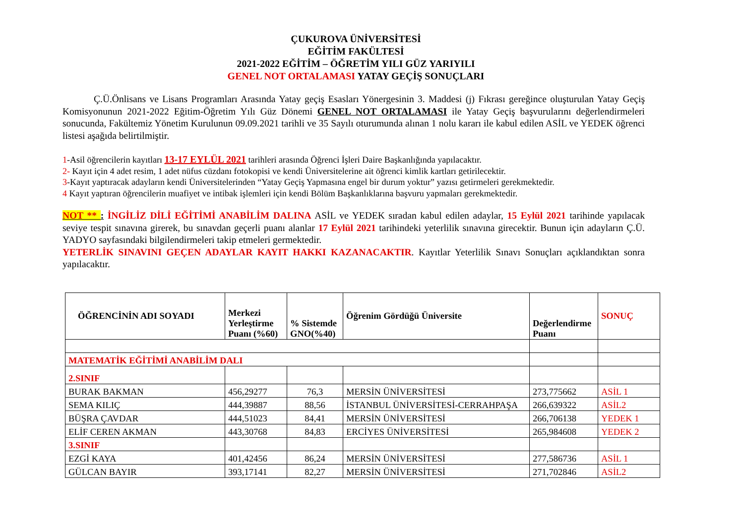ÇUKUROVA ÜNİVERSİTESİ
EĞİTİM FAKÜLTESİ
2021-2022 EĞİTİM – ÖĞRETİM YILI GÜZ YARIYILI
GENEL NOT ORTALAMASI YATAY GEÇİŞ SONUÇLARI
Ç.Ü.Önlisans ve Lisans Programları Arasında Yatay geçiş Esasları Yönergesinin 3. Maddesi (j) Fıkrası gereğince oluşturulan Yatay Geçiş Komisyonunun 2021-2022 Eğitim-Öğretim Yılı Güz Dönemi GENEL NOT ORTALAMASI ile Yatay Geçiş başvurularını değerlendirmeleri sonucunda, Fakültemiz Yönetim Kurulunun 09.09.2021 tarihli ve 35 Sayılı oturumunda alınan 1 nolu kararı ile kabul edilen ASİL ve YEDEK öğrenci listesi aşağıda belirtilmiştir.
1-Asil öğrencilerin kayıtları 13-17 EYLÜL 2021 tarihleri arasında Öğrenci İşleri Daire Başkanlığında yapılacaktır.
2- Kayıt için 4 adet resim, 1 adet nüfus cüzdanı fotokopisi ve kendi Üniversitelerine ait öğrenci kimlik kartları getirilecektir.
3-Kayıt yaptıracak adayların kendi Üniversitelerinden “Yatay Geçiş Yapmasına engel bir durum yoktur” yazısı getirmeleri gerekmektedir.
4 Kayıt yaptıran öğrencilerin muafiyet ve intibak işlemleri için kendi Bölüm Başkanlıklarına başvuru yapmaları gerekmektedir.
NOT ** : İNGİLİZ DİLİ EĞİTİMİ ANABİLİM DALINA ASİL ve YEDEK sıradan kabul edilen adaylar, 15 Eylül 2021 tarihinde yapılacak seviye tespit sınavına girerek, bu sınavdan geçerli puanı alanlar 17 Eylül 2021 tarihindeki yeterlilik sınavına girecektir. Bunun için adayların Ç.Ü. YADYO sayfasındaki bilgilendirmeleri takip etmeleri germektedir.
YETERLİK SINAVINI GEÇEN ADAYLAR KAYIT HAKKI KAZANACAKTIR. Kayıtlar Yeterlilik Sınavı Sonuçları açıklandıktan sonra yapılacaktır.
| ÖĞRENCİNİN ADI SOYADI | Merkezi Yerleştirme Puanı (%60) | % Sistemde GNO(%40) | Öğrenim Gördüğü Üniversite | Değerlendirme Puanı | SONUÇ |
| --- | --- | --- | --- | --- | --- |
| MATEMATİK EĞİTİMİ ANABİLİM DALI | | | | | |
| 2.SINIF | | | | | |
| BURAK BAKMAN | 456,29277 | 76,3 | MERSİN ÜNİVERSİTESİ | 273,775662 | ASİL 1 |
| SEMA KILIÇ | 444,39887 | 88,56 | İSTANBUL ÜNİVERSİTESİ-CERRAHPAŞA | 266,639322 | ASİL2 |
| BÜŞRA ÇAVDAR | 444,51023 | 84,41 | MERSİN ÜNİVERSİTESİ | 266,706138 | YEDEK 1 |
| ELİF CEREN AKMAN | 443,30768 | 84,83 | ERCİYES ÜNİVERSİTESİ | 265,984608 | YEDEK 2 |
| 3.SINIF | | | | | |
| EZGİ KAYA | 401,42456 | 86,24 | MERSİN ÜNİVERSİTESİ | 277,586736 | ASİL 1 |
| GÜLCAN BAYIR | 393,17141 | 82,27 | MERSİN ÜNİVERSİTESİ | 271,702846 | ASİL2 |